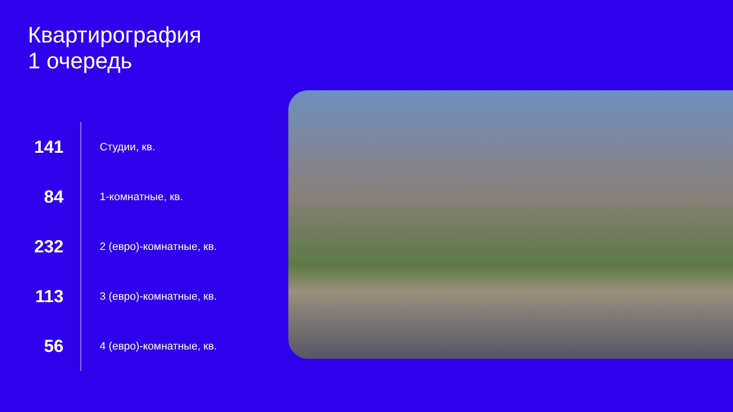Квартирография
1 очередь
| 141 | Студии, кв. |
| 84 | 1-комнатные, кв. |
| 232 | 2 (евро)-комнатные, кв. |
| 113 | 3 (евро)-комнатные, кв. |
| 56 | 4 (евро)-комнатные, кв. |